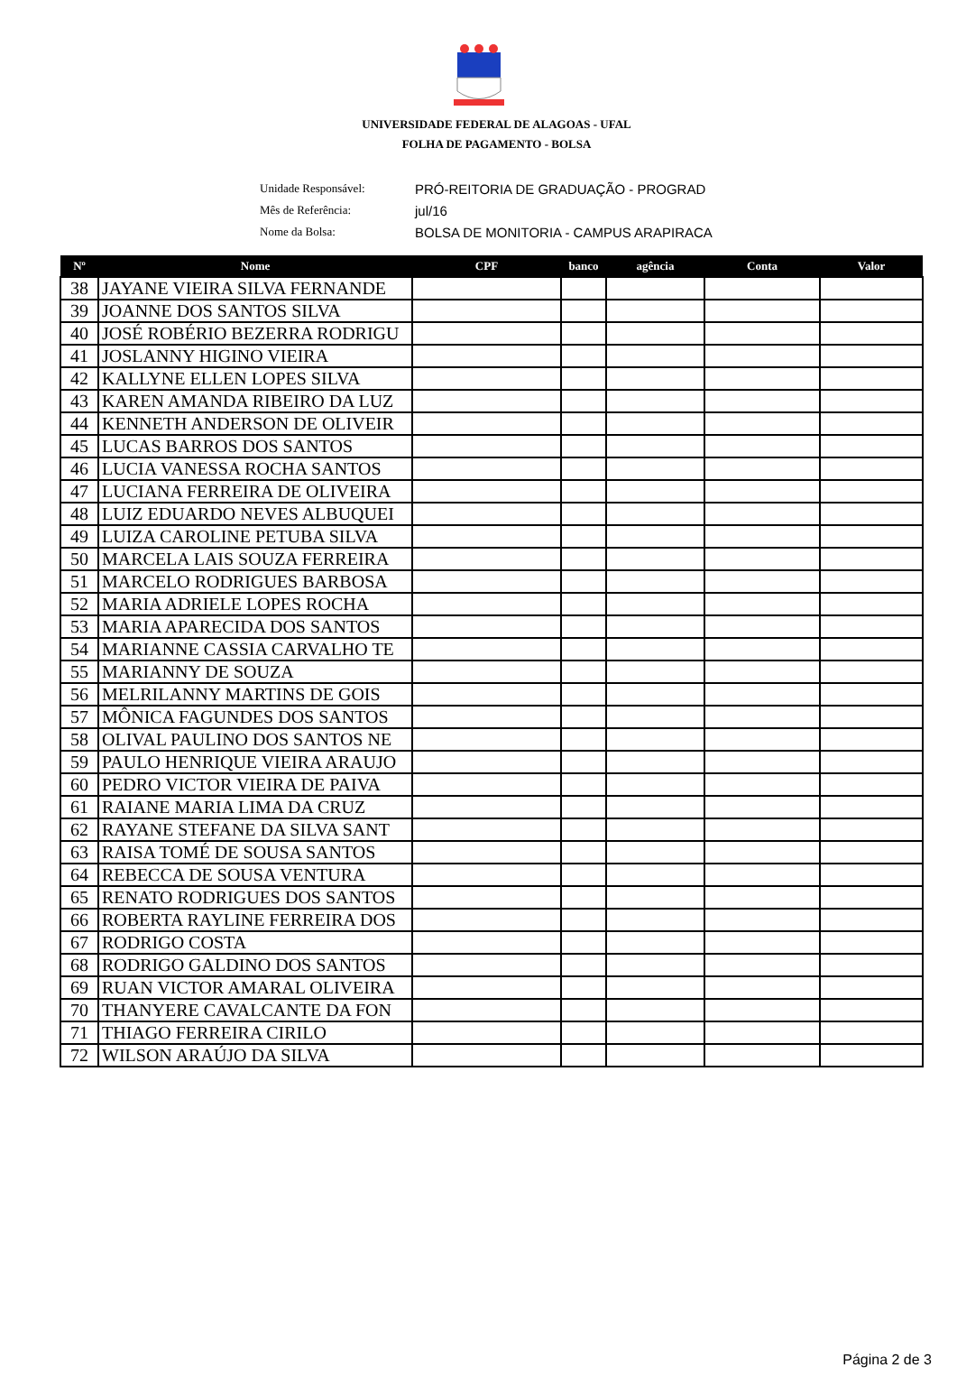UNIVERSIDADE FEDERAL DE ALAGOAS - UFAL
FOLHA DE PAGAMENTO - BOLSA
Unidade Responsável: PRÓ-REITORIA DE GRADUAÇÃO - PROGRAD
Mês de Referência: jul/16
Nome da Bolsa: BOLSA DE MONITORIA - CAMPUS ARAPIRACA
| Nº | Nome | CPF | banco | agência | Conta | Valor |
| --- | --- | --- | --- | --- | --- | --- |
| 38 | JAYANE VIEIRA SILVA FERNANDE | | | | | |
| 39 | JOANNE DOS SANTOS SILVA | | | | | |
| 40 | JOSÉ ROBÉRIO BEZERRA RODRIGU | | | | | |
| 41 | JOSLANNY HIGINO VIEIRA | | | | | |
| 42 | KALLYNE ELLEN LOPES SILVA | | | | | |
| 43 | KAREN AMANDA RIBEIRO DA LUZ | | | | | |
| 44 | KENNETH ANDERSON DE OLIVEIR | | | | | |
| 45 | LUCAS BARROS DOS SANTOS | | | | | |
| 46 | LUCIA VANESSA ROCHA SANTOS | | | | | |
| 47 | LUCIANA FERREIRA DE OLIVEIRA | | | | | |
| 48 | LUIZ EDUARDO NEVES ALBUQUEI | | | | | |
| 49 | LUIZA CAROLINE PETUBA SILVA | | | | | |
| 50 | MARCELA LAIS SOUZA FERREIRA | | | | | |
| 51 | MARCELO RODRIGUES BARBOSA | | | | | |
| 52 | MARIA ADRIELE LOPES ROCHA | | | | | |
| 53 | MARIA APARECIDA DOS SANTOS | | | | | |
| 54 | MARIANNE CASSIA CARVALHO TE | | | | | |
| 55 | MARIANNY DE SOUZA | | | | | |
| 56 | MELRILANNY MARTINS DE GOIS | | | | | |
| 57 | MÔNICA FAGUNDES DOS SANTOS | | | | | |
| 58 | OLIVAL PAULINO DOS SANTOS NE | | | | | |
| 59 | PAULO HENRIQUE VIEIRA ARAUJO | | | | | |
| 60 | PEDRO VICTOR VIEIRA DE PAIVA | | | | | |
| 61 | RAIANE MARIA LIMA DA CRUZ | | | | | |
| 62 | RAYANE STEFANE DA SILVA SANT | | | | | |
| 63 | RAISA TOMÉ DE SOUSA SANTOS | | | | | |
| 64 | REBECCA DE SOUSA VENTURA | | | | | |
| 65 | RENATO RODRIGUES DOS SANTOS | | | | | |
| 66 | ROBERTA RAYLINE FERREIRA DOS | | | | | |
| 67 | RODRIGO COSTA | | | | | |
| 68 | RODRIGO GALDINO DOS SANTOS | | | | | |
| 69 | RUAN VICTOR AMARAL OLIVEIRA | | | | | |
| 70 | THANYERE CAVALCANTE DA FON | | | | | |
| 71 | THIAGO FERREIRA CIRILO | | | | | |
| 72 | WILSON ARAÚJO DA SILVA | | | | | |
Página 2 de 3